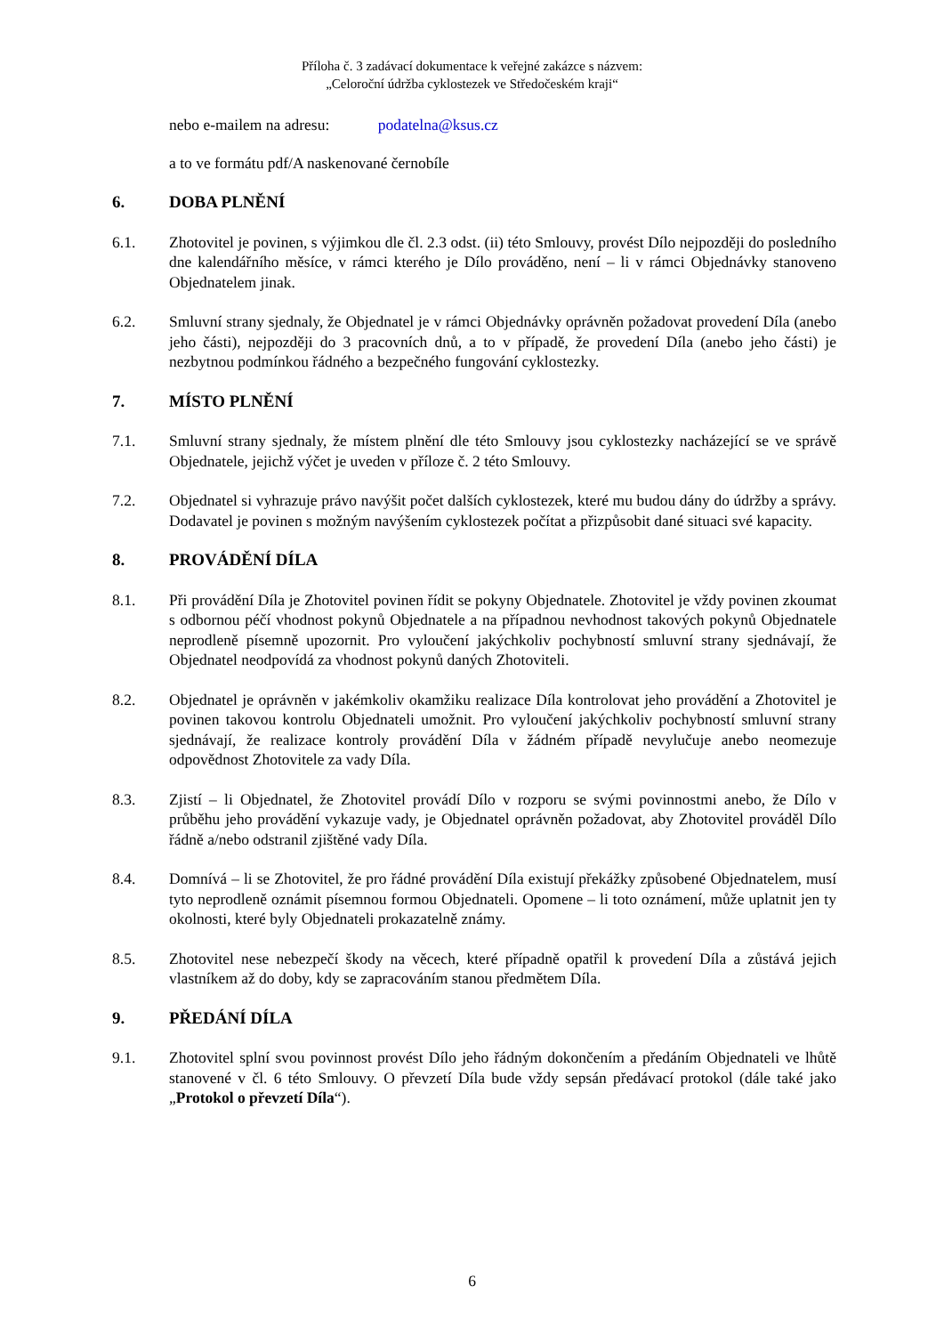Příloha č. 3 zadávací dokumentace k veřejné zakázce s názvem:
„Celoroční údržba cyklostezek ve Středočeském kraji“
nebo e-mailem na adresu: podatelna@ksus.cz
a to ve formátu pdf/A naskenované černobíle
6. DOBA PLNĚNÍ
6.1. Zhotovitel je povinen, s výjimkou dle čl. 2.3 odst. (ii) této Smlouvy, provést Dílo nejpozději do posledního dne kalendářního měsíce, v rámci kterého je Dílo prováděno, není – li v rámci Objednávky stanoveno Objednatelem jinak.
6.2. Smluvní strany sjednaly, že Objednatel je v rámci Objednávky oprávněn požadovat provedení Díla (anebo jeho části), nejpozději do 3 pracovních dnů, a to v případě, že provedení Díla (anebo jeho části) je nezbytnou podmínkou řádného a bezpečného fungování cyklostezky.
7. MÍSTO PLNĚNÍ
7.1. Smluvní strany sjednaly, že místem plnění dle této Smlouvy jsou cyklostezky nacházející se ve správě Objednatele, jejichž výčet je uveden v příloze č. 2 této Smlouvy.
7.2. Objednatel si vyhrazuje právo navýšit počet dalších cyklostezek, které mu budou dány do údržby a správy. Dodavatel je povinen s možným navýšením cyklostezek počítat a přizpůsobit dané situaci své kapacity.
8. PROVÁDĚNÍ DÍLA
8.1. Při provádění Díla je Zhotovitel povinen řídit se pokyny Objednatele. Zhotovitel je vždy povinen zkoumat s odbornou péčí vhodnost pokynů Objednatele a na případnou nevhodnost takových pokynů Objednatele neprodleně písemně upozornit. Pro vyloučení jakýchkoliv pochybností smluvní strany sjednávají, že Objednatel neodpovídá za vhodnost pokynů daných Zhotoviteli.
8.2. Objednatel je oprávněn v jakémkoliv okamžiku realizace Díla kontrolovat jeho provádění a Zhotovitel je povinen takovou kontrolu Objednateli umožnit. Pro vyloučení jakýchkoliv pochybností smluvní strany sjednávají, že realizace kontroly provádění Díla v žádném případě nevylučuje anebo neomezuje odpovědnost Zhotovitele za vady Díla.
8.3. Zjistí – li Objednatel, že Zhotovitel provádí Dílo v rozporu se svými povinnostmi anebo, že Dílo v průběhu jeho provádění vykazuje vady, je Objednatel oprávněn požadovat, aby Zhotovitel prováděl Dílo řádně a/nebo odstranil zjištěné vady Díla.
8.4. Domnívá – li se Zhotovitel, že pro řádné provádění Díla existují překážky způsobené Objednatelem, musí tyto neprodleně oznámit písemnou formou Objednateli. Opomene – li toto oznámení, může uplatnit jen ty okolnosti, které byly Objednateli prokazatelně známy.
8.5. Zhotovitel nese nebezpečí škody na věcech, které případně opatřil k provedení Díla a zůstává jejich vlastníkem až do doby, kdy se zapracováním stanou předmětem Díla.
9. PŘEDÁNÍ DÍLA
9.1. Zhotovitel splní svou povinnost provést Dílo jeho řádným dokončením a předáním Objednateli ve lhůtě stanovené v čl. 6 této Smlouvy. O převzetí Díla bude vždy sepsán předávací protokol (dále také jako „Protokol o převzetí Díla“).
6